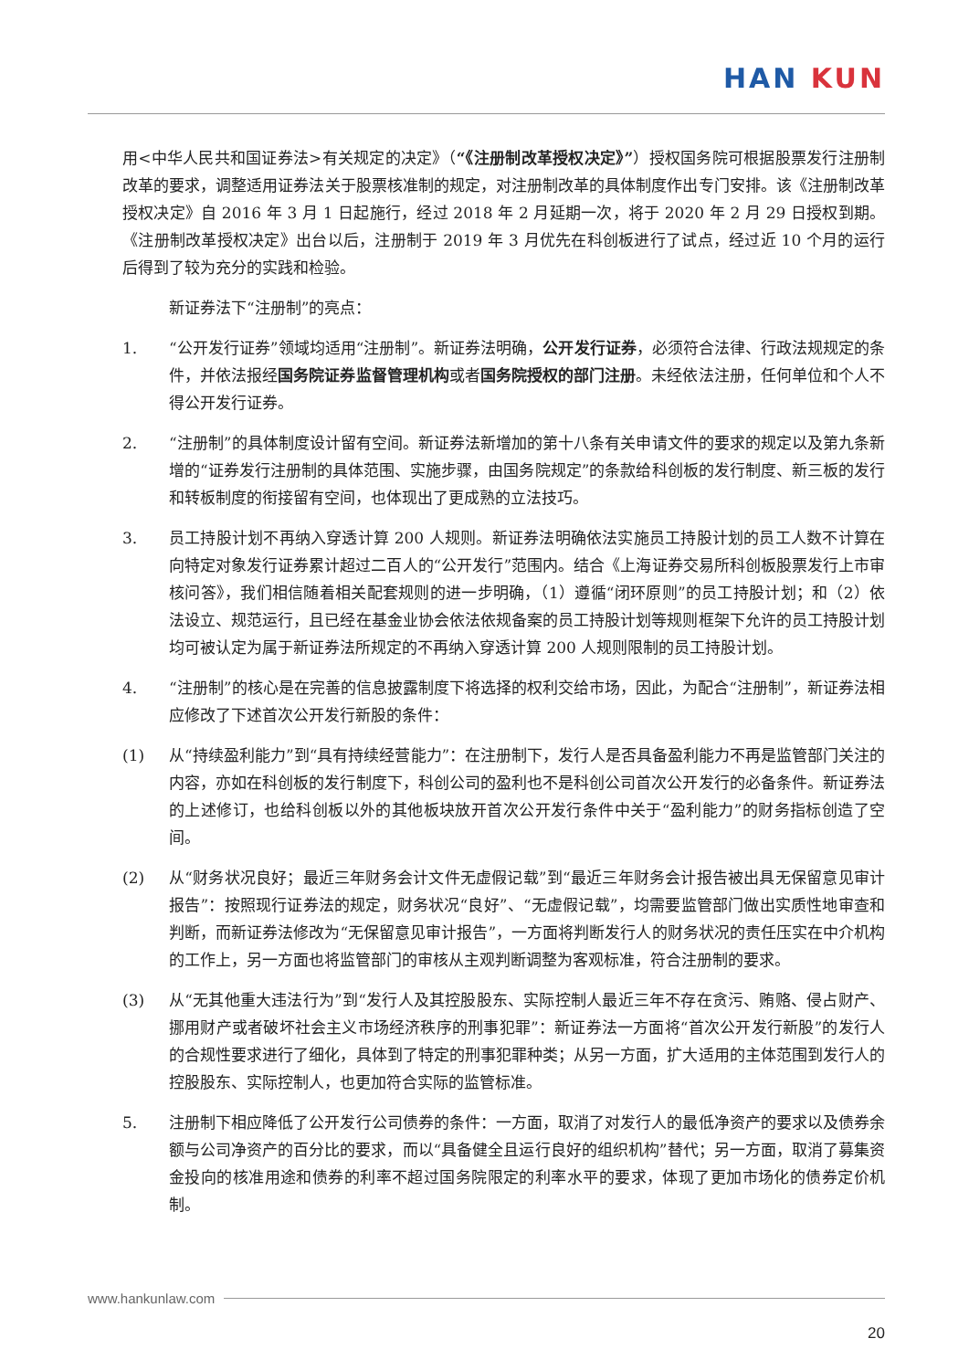HAN KUN
用<中华人民共和国证券法>有关规定的决定》（“《注册制改革授权决定》”）授权国务院可根据股票发行注册制改革的要求，调整适用证券法关于股票核准制的规定，对注册制改革的具体制度作出专门安排。该《注册制改革授权决定》自 2016 年 3 月 1 日起施行，经过 2018 年 2 月延期一次，将于 2020 年 2 月 29 日授权到期。《注册制改革授权决定》出台以后，注册制于 2019 年 3 月优先在科创板进行了试点，经过近 10 个月的运行后得到了较为充分的实践和检验。
新证券法下“注册制”的亮点：
1. “公开发行证券”领域均适用“注册制”。新证券法明确，公开发行证券，必须符合法律、行政法规规定的条件，并依法报经国务院证券监督管理机构或者国务院授权的部门注册。未经依法注册，任何单位和个人不得公开发行证券。
2. “注册制”的具体制度设计留有空间。新证券法新增加的第十八条有关申请文件的要求的规定以及第九条新增的“证券发行注册制的具体范围、实施步骤，由国务院规定”的条款给科创板的发行制度、新三板的发行和转板制度的衔接留有空间，也体现出了更成熟的立法技巧。
3. 员工持股计划不再纳入穿透计算 200 人规则。新证券法明确依法实施员工持股计划的员工人数不计算在向特定对象发行证券累计超过二百人的“公开发行”范围内。结合《上海证券交易所科创板股票发行上市审核问答》，我们相信随着相关配套规则的进一步明确，（1）遵循“闭环原则”的员工持股计划；和（2）依法设立、规范运行，且已经在基金业协会依法依规备案的员工持股计划等规则框架下允许的员工持股计划均可被认定为属于新证券法所规定的不再纳入穿透计算 200 人规则限制的员工持股计划。
4. “注册制”的核心是在完善的信息披露制度下将选择的权利交给市场，因此，为配合“注册制”，新证券法相应修改了下述首次公开发行新股的条件：
(1) 从“持续盈利能力”到“具有持续经营能力”：在注册制下，发行人是否具备盈利能力不再是监管部门关注的内容，亦如在科创板的发行制度下，科创公司的盈利也不是科创公司首次公开发行的必备条件。新证券法的上述修订，也给科创板以外的其他板块放开首次公开发行条件中关于“盈利能力”的财务指标创造了空间。
(2) 从“财务状况良好；最近三年财务会计文件无虚假记载”到“最近三年财务会计报告被出具无保留意见审计报告”：按照现行证券法的规定，财务状况“良好”、“无虚假记载”，均需要监管部门做出实质性地审查和判断，而新证券法修改为“无保留意见审计报告”，一方面将判断发行人的财务状况的责任压实在中介机构的工作上，另一方面也将监管部门的审核从主观判断调整为客观标准，符合注册制的要求。
(3) 从“无其他重大违法行为”到“发行人及其控股股东、实际控制人最近三年不存在贪污、贿赂、侵占财产、挪用财产或者破坏社会主义市场经济秩序的刑事犯罪”：新证券法一方面将“首次公开发行新股”的发行人的合规性要求进行了细化，具体到了特定的刑事犯罪种类；从另一方面，扩大适用的主体范围到发行人的控股股东、实际控制人，也更加符合实际的监管标准。
5. 注册制下相应降低了公开发行公司债券的条件：一方面，取消了对发行人的最低净资产的要求以及债券余额与公司净资产的百分比的要求，而以“具备健全且运行良好的组织机构”替代；另一方面，取消了募集资金投向的核准用途和债券的利率不超过国务院限定的利率水平的要求，体现了更加市场化的债券定价机制。
www.hankunlaw.com
20